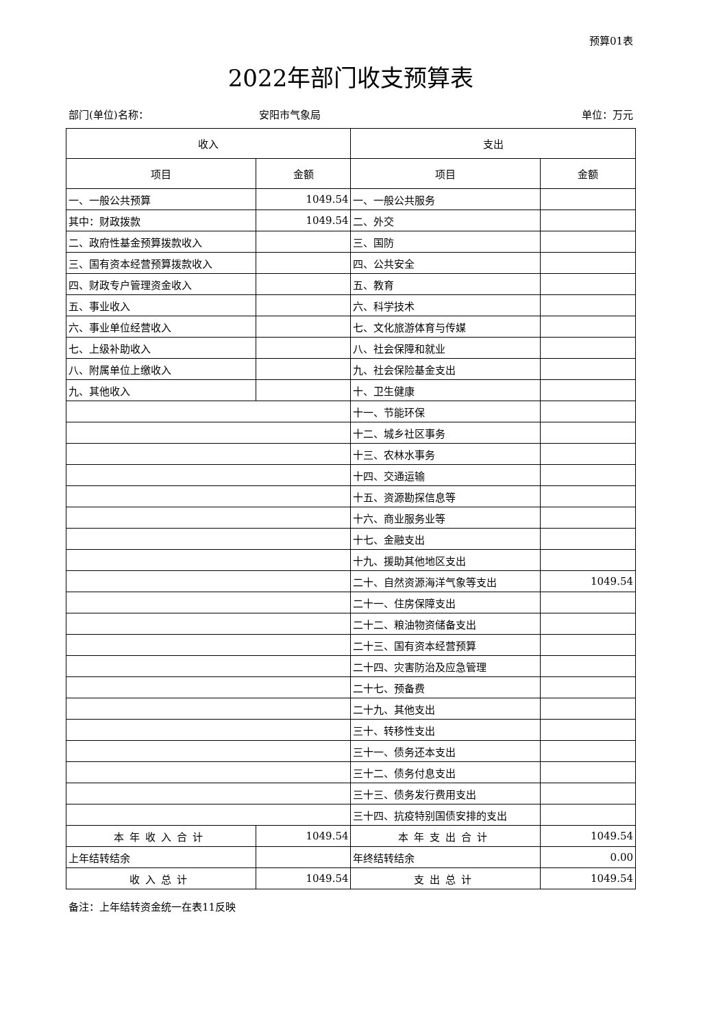预算01表
2022年部门收支预算表
部门(单位)名称： 安阳市气象局 单位：万元
| 收入 | | 支出 | |
| --- | --- | --- | --- |
| 项目 | 金额 | 项目 | 金额 |
| 一、一般公共预算 | 1049.54 | 一、一般公共服务 | |
| 其中：财政拨款 | 1049.54 | 二、外交 | |
| 二、政府性基金预算拨款收入 | | 三、国防 | |
| 三、国有资本经营预算拨款收入 | | 四、公共安全 | |
| 四、财政专户管理资金收入 | | 五、教育 | |
| 五、事业收入 | | 六、科学技术 | |
| 六、事业单位经营收入 | | 七、文化旅游体育与传媒 | |
| 七、上级补助收入 | | 八、社会保障和就业 | |
| 八、附属单位上缴收入 | | 九、社会保险基金支出 | |
| 九、其他收入 | | 十、卫生健康 | |
| | | 十一、节能环保 | |
| | | 十二、城乡社区事务 | |
| | | 十三、农林水事务 | |
| | | 十四、交通运输 | |
| | | 十五、资源勘探信息等 | |
| | | 十六、商业服务业等 | |
| | | 十七、金融支出 | |
| | | 十九、援助其他地区支出 | |
| | | 二十、自然资源海洋气象等支出 | 1049.54 |
| | | 二十一、住房保障支出 | |
| | | 二十二、粮油物资储备支出 | |
| | | 二十三、国有资本经营预算 | |
| | | 二十四、灾害防治及应急管理 | |
| | | 二十七、预备费 | |
| | | 二十九、其他支出 | |
| | | 三十、转移性支出 | |
| | | 三十一、债务还本支出 | |
| | | 三十二、债务付息支出 | |
| | | 三十三、债务发行费用支出 | |
| | | 三十四、抗疫特别国债安排的支出 | |
| 本年收入合计 | 1049.54 | 本年支出合计 | 1049.54 |
| 上年结转结余 | | 年终结转结余 | 0.00 |
| 收入总计 | 1049.54 | 支出总计 | 1049.54 |
备注：上年结转资金统一在表11反映